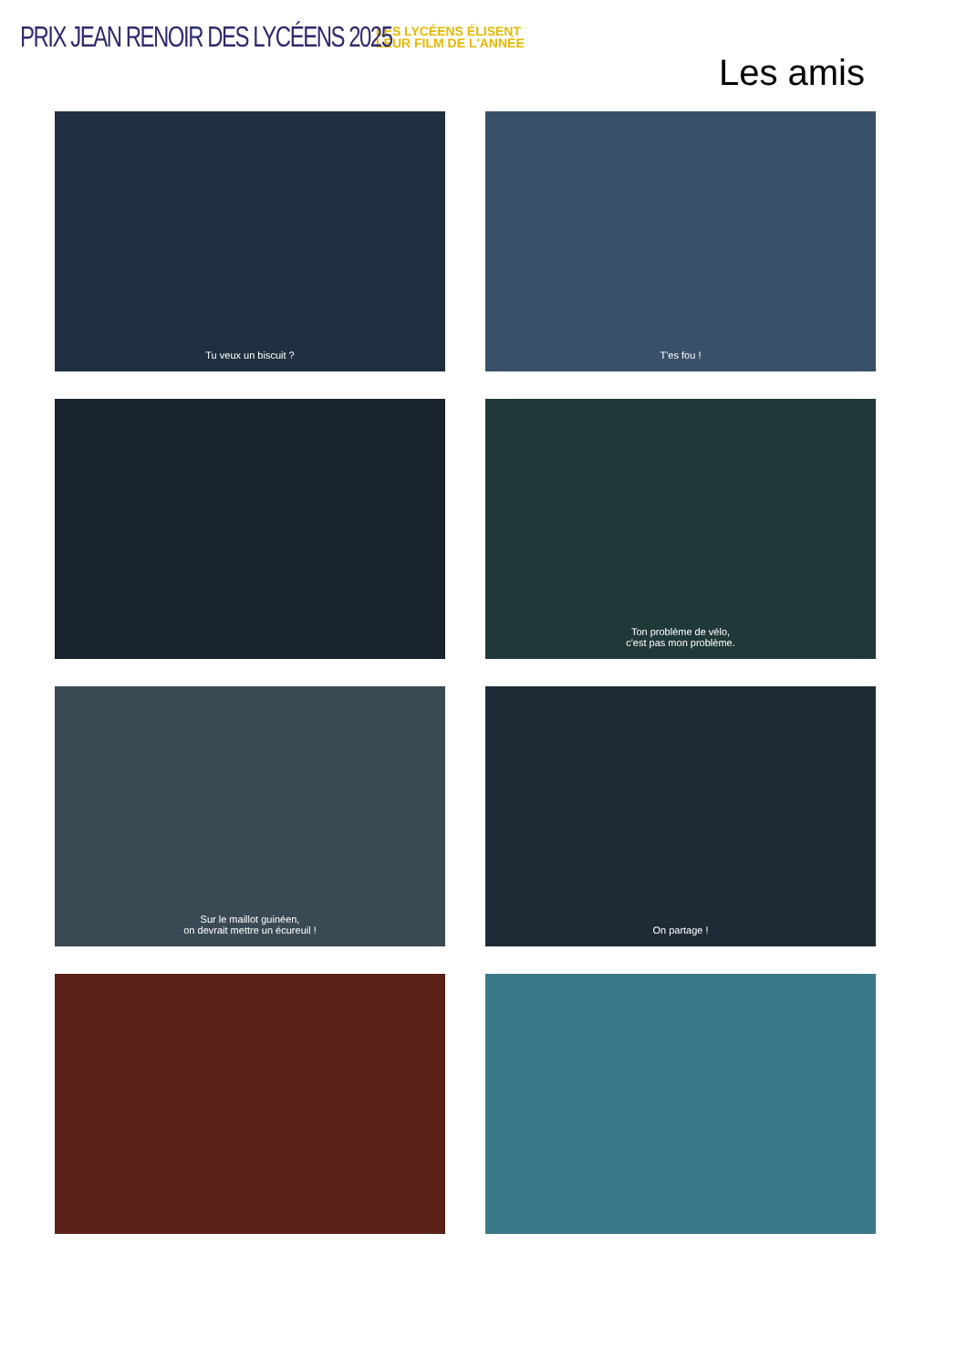PRIX JEAN RENOIR DES LYCÉENS 2025
LES LYCÉENS ÉLISENT
LEUR FILM DE L'ANNÉE
Les amis
Tu veux un biscuit ?
T'es fou !
Ton problème de vélo,
c'est pas mon problème.
Sur le maillot guinéen,
on devrait mettre un écureuil !
On partage !